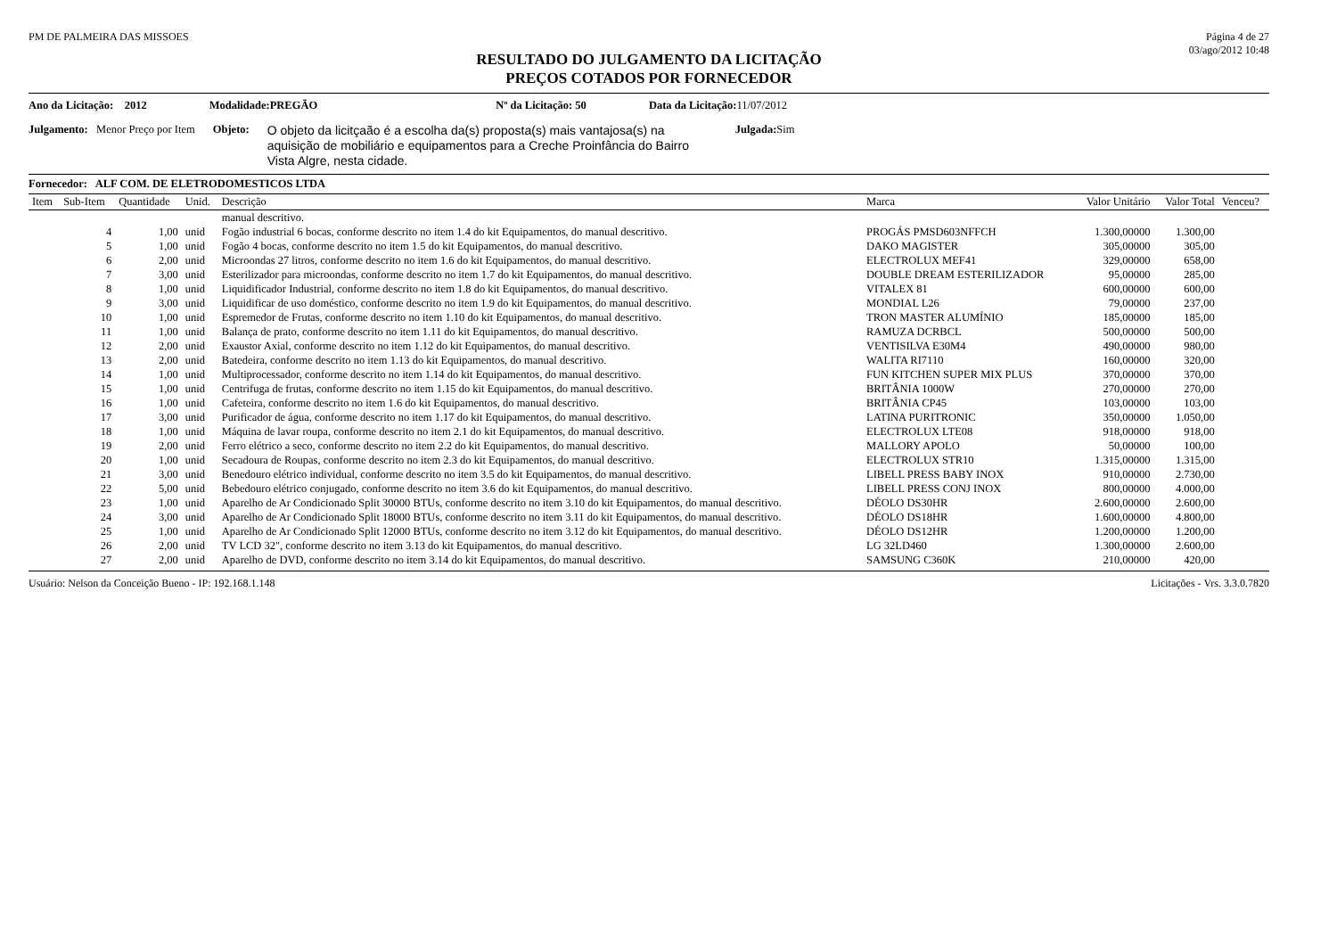PM DE PALMEIRA DAS MISSOES Página 4 de 27
03/ago/2012 10:48
RESULTADO DO JULGAMENTO DA LICITAÇÃO
PREÇOS COTADOS POR FORNECEDOR
Ano da Licitação: 2012 Modalidade:PREGÃO Nº da Licitação: 50 Data da Licitação: 11/07/2012
Julgamento: Menor Preço por Item Objeto: O objeto da licitçaão é a escolha da(s) proposta(s) mais vantajosa(s) na aquisição de mobiliário e equipamentos para a Creche Proinfância do Bairro Vista Algre, nesta cidade. Julgada: Sim
Fornecedor: ALF COM. DE ELETRODOMESTICOS LTDA
| Item | Sub-Item | Quantidade | Unid. | Descrição | Marca | Valor Unitário | Valor Total | Venceu? |
| --- | --- | --- | --- | --- | --- | --- | --- | --- |
| | | | | manual descritivo. | | | | |
| | 4 | 1,00 | unid | Fogão industrial 6 bocas, conforme descrito no item 1.4 do kit Equipamentos, do manual descritivo. | PROGÁS PMSD603NFFCH | 1.300,00000 | 1.300,00 | |
| | 5 | 1,00 | unid | Fogão 4 bocas, conforme descrito no item 1.5 do kit Equipamentos, do manual descritivo. | DAKO MAGISTER | 305,00000 | 305,00 | |
| | 6 | 2,00 | unid | Microondas 27 litros, conforme descrito no item 1.6 do kit Equipamentos, do manual descritivo. | ELECTROLUX MEF41 | 329,00000 | 658,00 | |
| | 7 | 3,00 | unid | Esterilizador para microondas, conforme descrito no item 1.7 do kit Equipamentos, do manual descritivo. | DOUBLE DREAM ESTERILIZADOR | 95,00000 | 285,00 | |
| | 8 | 1,00 | unid | Liquidificador Industrial, conforme descrito no item 1.8 do kit Equipamentos, do manual descritivo. | VITALEX 81 | 600,00000 | 600,00 | |
| | 9 | 3,00 | unid | Liquidificar de uso doméstico, conforme descrito no item 1.9 do kit Equipamentos, do manual descritivo. | MONDIAL L26 | 79,00000 | 237,00 | |
| | 10 | 1,00 | unid | Espremedor de Frutas, conforme descrito no item 1.10 do kit Equipamentos, do manual descritivo. | TRON MASTER ALUMÍNIO | 185,00000 | 185,00 | |
| | 11 | 1,00 | unid | Balança de prato, conforme descrito no item 1.11 do kit Equipamentos, do manual descritivo. | RAMUZA DCRBCL | 500,00000 | 500,00 | |
| | 12 | 2,00 | unid | Exaustor Axial, conforme descrito no item 1.12 do kit Equipamentos, do manual descritivo. | VENTISILVA E30M4 | 490,00000 | 980,00 | |
| | 13 | 2,00 | unid | Batedeira, conforme descrito no item 1.13 do kit Equipamentos, do manual descritivo. | WALITA RI7110 | 160,00000 | 320,00 | |
| | 14 | 1,00 | unid | Multiprocessador, conforme descrito no item 1.14 do kit Equipamentos, do manual descritivo. | FUN KITCHEN SUPER MIX PLUS | 370,00000 | 370,00 | |
| | 15 | 1,00 | unid | Centrifuga de frutas, conforme descrito no item 1.15 do kit Equipamentos, do manual descritivo. | BRITÂNIA 1000W | 270,00000 | 270,00 | |
| | 16 | 1,00 | unid | Cafeteira, conforme descrito no item 1.6 do kit Equipamentos, do manual descritivo. | BRITÂNIA CP45 | 103,00000 | 103,00 | |
| | 17 | 3,00 | unid | Purificador de água, conforme descrito no item 1.17 do kit Equipamentos, do manual descritivo. | LATINA PURITRONIC | 350,00000 | 1.050,00 | |
| | 18 | 1,00 | unid | Máquina de lavar roupa, conforme descrito no item 2.1 do kit Equipamentos, do manual descritivo. | ELECTROLUX LTE08 | 918,00000 | 918,00 | |
| | 19 | 2,00 | unid | Ferro elétrico a seco, conforme descrito no item 2.2 do kit Equipamentos, do manual descritivo. | MALLORY APOLO | 50,00000 | 100,00 | |
| | 20 | 1,00 | unid | Secadoura de Roupas, conforme descrito no item 2.3 do kit Equipamentos, do manual descritivo. | ELECTROLUX STR10 | 1.315,00000 | 1.315,00 | |
| | 21 | 3,00 | unid | Benedouro elétrico individual, conforme descrito no item 3.5 do kit Equipamentos, do manual descritivo. | LIBELL PRESS BABY INOX | 910,00000 | 2.730,00 | |
| | 22 | 5,00 | unid | Bebedouro elétrico conjugado, conforme descrito no item 3.6 do kit Equipamentos, do manual descritivo. | LIBELL PRESS CONJ INOX | 800,00000 | 4.000,00 | |
| | 23 | 1,00 | unid | Aparelho de Ar Condicionado Split 30000 BTUs, conforme descrito no item 3.10 do kit Equipamentos, do manual descritivo. | DÉOLO DS30HR | 2.600,00000 | 2.600,00 | |
| | 24 | 3,00 | unid | Aparelho de Ar Condicionado Split 18000 BTUs, conforme descrito no item 3.11 do kit Equipamentos, do manual descritivo. | DÉOLO DS18HR | 1.600,00000 | 4.800,00 | |
| | 25 | 1,00 | unid | Aparelho de Ar Condicionado Split 12000 BTUs, conforme descrito no item 3.12 do kit Equipamentos, do manual descritivo. | DÉOLO DS12HR | 1.200,00000 | 1.200,00 | |
| | 26 | 2,00 | unid | TV LCD 32", conforme descrito no item 3.13 do kit Equipamentos, do manual descritivo. | LG 32LD460 | 1.300,00000 | 2.600,00 | |
| | 27 | 2,00 | unid | Aparelho de DVD, conforme descrito no item 3.14 do kit Equipamentos, do manual descritivo. | SAMSUNG C360K | 210,00000 | 420,00 | |
Usuário: Nelson da Conceição Bueno - IP: 192.168.1.148
Licitações - Vrs. 3.3.0.7820